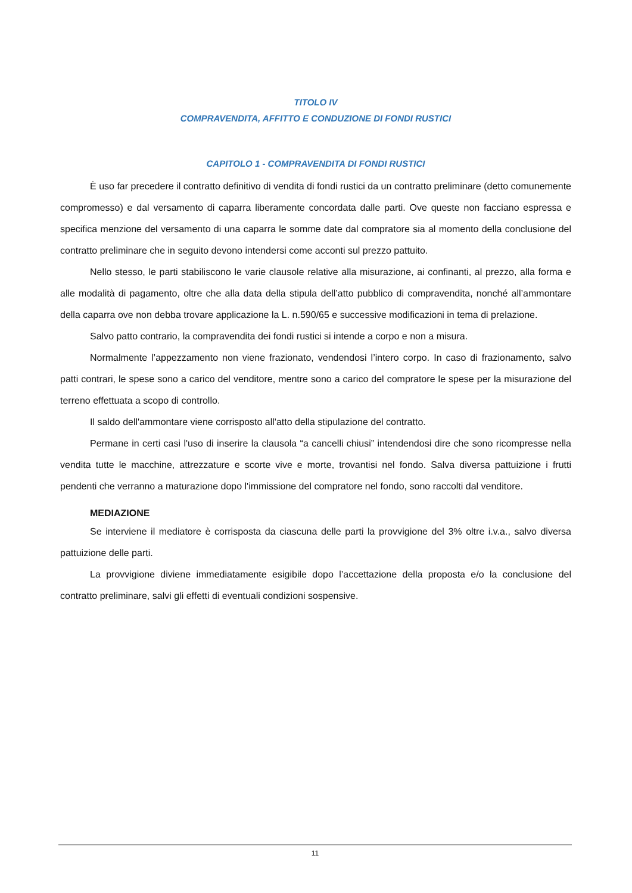TITOLO IV
COMPRAVENDITA, AFFITTO E CONDUZIONE DI FONDI RUSTICI
CAPITOLO 1 - COMPRAVENDITA DI FONDI RUSTICI
È uso far precedere il contratto definitivo di vendita di fondi rustici da un contratto preliminare (detto comunemente compromesso) e dal versamento di caparra liberamente concordata dalle parti. Ove queste non facciano espressa e specifica menzione del versamento di una caparra le somme date dal compratore sia al momento della conclusione del contratto preliminare che in seguito devono intendersi come acconti sul prezzo pattuito.
Nello stesso, le parti stabiliscono le varie clausole relative alla misurazione, ai confinanti, al prezzo, alla forma e alle modalità di pagamento, oltre che alla data della stipula dell’atto pubblico di compravendita, nonché all’ammontare della caparra ove non debba trovare applicazione la L. n.590/65 e successive modificazioni in tema di prelazione.
Salvo patto contrario, la compravendita dei fondi rustici si intende a corpo e non a misura.
Normalmente l’appezzamento non viene frazionato, vendendosi l’intero corpo. In caso di frazionamento, salvo patti contrari, le spese sono a carico del venditore, mentre sono a carico del compratore le spese per la misurazione del terreno effettuata a scopo di controllo.
Il saldo dell'ammontare viene corrisposto all'atto della stipulazione del contratto.
Permane in certi casi l'uso di inserire la clausola “a cancelli chiusi” intendendosi dire che sono ricompresse nella vendita tutte le macchine, attrezzature e scorte vive e morte, trovantisi nel fondo. Salva diversa pattuizione i frutti pendenti che verranno a maturazione dopo l'immissione del compratore nel fondo, sono raccolti dal venditore.
MEDIAZIONE
Se interviene il mediatore è corrisposta da ciascuna delle parti la provvigione del 3% oltre i.v.a., salvo diversa pattuizione delle parti.
La provvigione diviene immediatamente esigibile dopo l’accettazione della proposta e/o la conclusione del contratto preliminare, salvi gli effetti di eventuali condizioni sospensive.
11